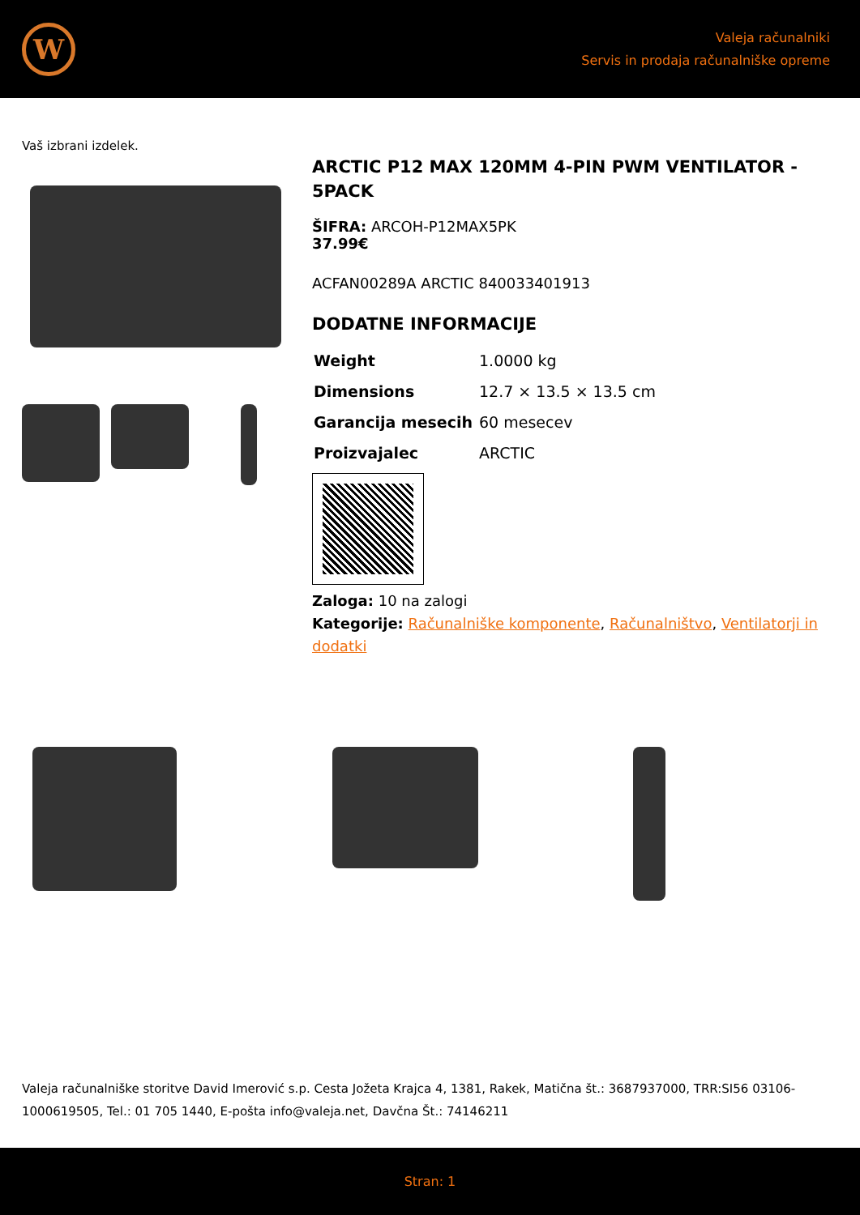W
Valeja računalniki
Servis in prodaja računalniške opreme
Vaš izbrani izdelek.
ARCTIC P12 MAX 120MM 4-PIN PWM VENTILATOR - 5PACK
ŠIFRA: ARCOH-P12MAX5PK
37.99€
ACFAN00289A ARCTIC 840033401913
DODATNE INFORMACIJE
| Weight | 1.0000 kg |
| Dimensions | 12.7 × 13.5 × 13.5 cm |
| Garancija mesecih | 60 mesecev |
| Proizvajalec | ARCTIC |
Zaloga: 10 na zalogi
Kategorije: Računalniške komponente, Računalništvo, Ventilatorji in dodatki
Valeja računalniške storitve David Imerović s.p. Cesta Jožeta Krajca 4, 1381, Rakek, Matična št.: 3687937000, TRR:SI56 03106-1000619505, Tel.: 01 705 1440, E-pošta info@valeja.net, Davčna Št.: 74146211
Stran: 1